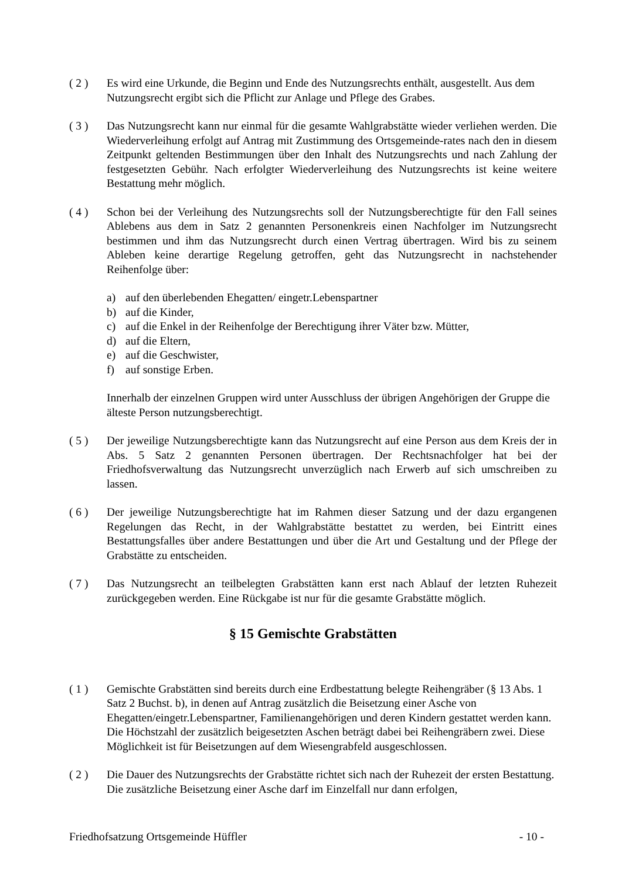( 2 ) Es wird eine Urkunde, die Beginn und Ende des Nutzungsrechts enthält, ausgestellt. Aus dem Nutzungsrecht ergibt sich die Pflicht zur Anlage und Pflege des Grabes.
( 3 ) Das Nutzungsrecht kann nur einmal für die gesamte Wahlgrabstätte wieder verliehen werden. Die Wiederverleihung erfolgt auf Antrag mit Zustimmung des Ortsgemeinde-rates nach den in diesem Zeitpunkt geltenden Bestimmungen über den Inhalt des Nutzungsrechts und nach Zahlung der festgesetzten Gebühr. Nach erfolgter Wiederverleihung des Nutzungsrechts ist keine weitere Bestattung mehr möglich.
( 4 ) Schon bei der Verleihung des Nutzungsrechts soll der Nutzungsberechtigte für den Fall seines Ablebens aus dem in Satz 2 genannten Personenkreis einen Nachfolger im Nutzungsrecht bestimmen und ihm das Nutzungsrecht durch einen Vertrag übertragen. Wird bis zu seinem Ableben keine derartige Regelung getroffen, geht das Nutzungsrecht in nachstehender Reihenfolge über:
a) auf den überlebenden Ehegatten/ eingetr.Lebenspartner
b) auf die Kinder,
c) auf die Enkel in der Reihenfolge der Berechtigung ihrer Väter bzw. Mütter,
d) auf die Eltern,
e) auf die Geschwister,
f) auf sonstige Erben.
Innerhalb der einzelnen Gruppen wird unter Ausschluss der übrigen Angehörigen der Gruppe die älteste Person nutzungsberechtigt.
( 5 ) Der jeweilige Nutzungsberechtigte kann das Nutzungsrecht auf eine Person aus dem Kreis der in Abs. 5 Satz 2 genannten Personen übertragen. Der Rechtsnachfolger hat bei der Friedhofsverwaltung das Nutzungsrecht unverzüglich nach Erwerb auf sich umschreiben zu lassen.
( 6 ) Der jeweilige Nutzungsberechtigte hat im Rahmen dieser Satzung und der dazu ergangenen Regelungen das Recht, in der Wahlgrabstätte bestattet zu werden, bei Eintritt eines Bestattungsfalles über andere Bestattungen und über die Art und Gestaltung und der Pflege der Grabstätte zu entscheiden.
( 7 ) Das Nutzungsrecht an teilbelegten Grabstätten kann erst nach Ablauf der letzten Ruhezeit zurückgegeben werden. Eine Rückgabe ist nur für die gesamte Grabstätte möglich.
§ 15 Gemischte Grabstätten
( 1 ) Gemischte Grabstätten sind bereits durch eine Erdbestattung belegte Reihengräber (§ 13 Abs. 1 Satz 2 Buchst. b), in denen auf Antrag zusätzlich die Beisetzung einer Asche von Ehegatten/eingetr.Lebenspartner, Familienangehörigen und deren Kindern gestattet werden kann. Die Höchstzahl der zusätzlich beigesetzten Aschen beträgt dabei bei Reihengräbern zwei. Diese Möglichkeit ist für Beisetzungen auf dem Wiesengrabfeld ausgeschlossen.
( 2 ) Die Dauer des Nutzungsrechts der Grabstätte richtet sich nach der Ruhezeit der ersten Bestattung. Die zusätzliche Beisetzung einer Asche darf im Einzelfall nur dann erfolgen,
Friedhofsatzung Ortsgemeinde Hüffler - 10 -